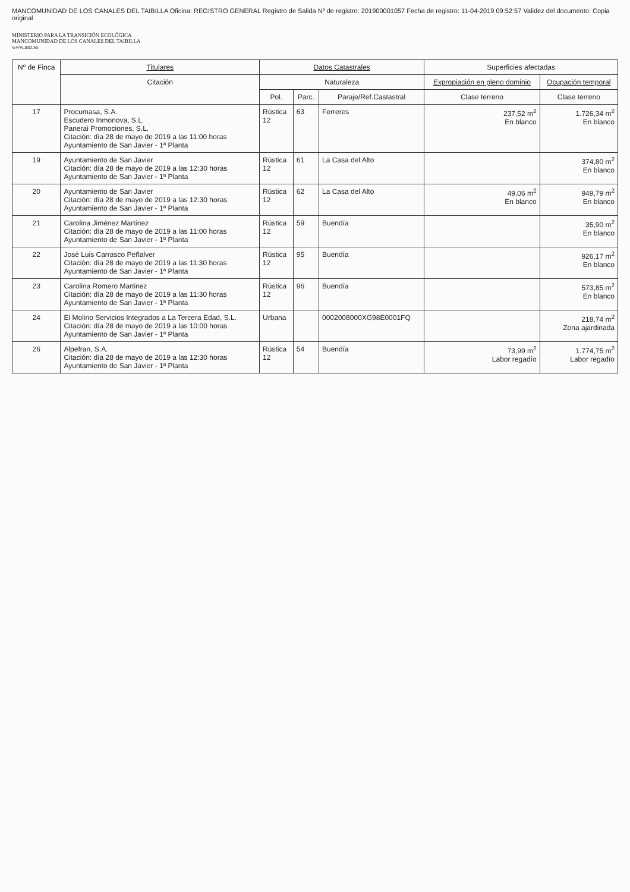MANCOMUNIDAD DE LOS CANALES DEL TAIBILLA Oficina: REGISTRO GENERAL Registro de Salida Nº de registro: 201900001057 Fecha de registro: 11-04-2019 09:52:57 Validez del documento: Copia original
MINISTERIO PARA LA TRANSICIÓN ECOLÓGICA
MANCOMUNIDAD DE LOS CANALES DEL TAIBILLA
www.mct.es
| Nº de Finca | Titulares | Datos Catastrales | | | Superficies afectadas | |
| --- | --- | --- | --- | --- | --- | --- |
| | Citación | Naturaleza | | | Expropiación en pleno dominio | Ocupación temporal |
| | | Pol. | Parc. | Paraje/Ref.Castastral | Clase terreno | Clase terreno |
| 17 | Procumasa, S.A. Escudero Inmonova, S.L. Panerai Promociones, S.L. Citación: día 28 de mayo de 2019 a las 11:00 horas Ayuntamiento de San Javier - 1ª Planta | Rústica 12 | 63 | Ferreres | 237,52 m<sup>2</sup> En blanco | 1.726,34 m<sup>2</sup> En blanco |
| 19 | Ayuntamiento de San Javier Citación: día 28 de mayo de 2019 a las 12:30 horas Ayuntamiento de San Javier - 1ª Planta | Rústica 12 | 61 | La Casa del Alto | | 374,80 m<sup>2</sup> En blanco |
| 20 | Ayuntamiento de San Javier Citación: día 28 de mayo de 2019 a las 12:30 horas Ayuntamiento de San Javier - 1ª Planta | Rústica 12 | 62 | La Casa del Alto | 49,06 m<sup>2</sup> En blanco | 949,79 m<sup>2</sup> En blanco |
| 21 | Carolina Jiménez Martínez Citación: día 28 de mayo de 2019 a las 11:00 horas Ayuntamiento de San Javier - 1ª Planta | Rústica 12 | 59 | Buendía | | 35,90 m<sup>2</sup> En blanco |
| 22 | José Luis Carrasco Peñalver Citación: día 28 de mayo de 2019 a las 11:30 horas Ayuntamiento de San Javier - 1ª Planta | Rústica 12 | 95 | Buendía | | 926,17 m<sup>2</sup> En blanco |
| 23 | Carolina Romero Martinez Citación: día 28 de mayo de 2019 a las 11:30 horas Ayuntamiento de San Javier - 1ª Planta | Rústica 12 | 96 | Buendía | | 573,85 m<sup>2</sup> En blanco |
| 24 | El Molino Servicios Integrados a La Tercera Edad, S.L. Citación: día 28 de mayo de 2019 a las 10:00 horas Ayuntamiento de San Javier - 1ª Planta | Urbana | | 0002008000XG98E0001FQ | | 218,74 m<sup>2</sup> Zona ajardinada |
| 26 | Alpefran, S.A. Citación: día 28 de mayo de 2019 a las 12:30 horas Ayuntamiento de San Javier - 1ª Planta | Rústica 12 | 54 | Buendía | 73,99 m<sup>2</sup> Labor regadío | 1.774,75 m<sup>2</sup> Labor regadío |